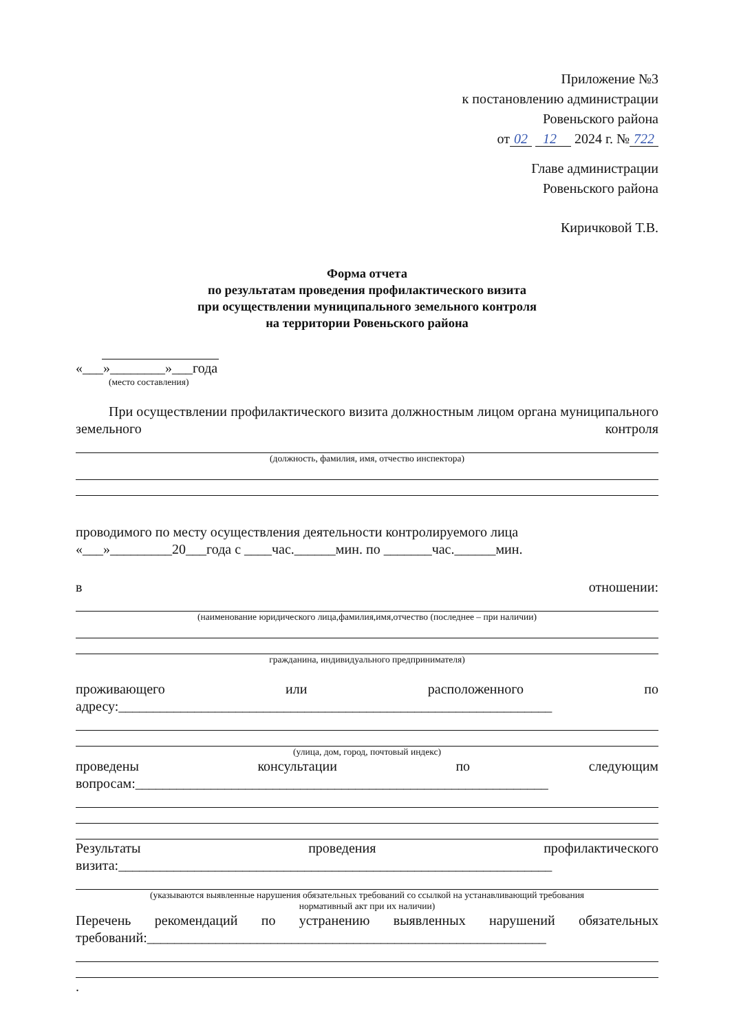Приложение №3
к постановлению администрации
Ровеньского района
от 02 12 2024 г. № 722
Главе администрации
Ровеньского района
Киричковой Т.В.
Форма отчета
по результатам проведения профилактического визита
при осуществлении муниципального земельного контроля
на территории Ровеньского района
«___»________»___года
(место составления)
При осуществлении профилактического визита должностным лицом органа муниципального земельного контроля
(должность, фамилия, имя, отчество инспектора)
проводимого по месту осуществления деятельности контролируемого лица
«___»_________20___года с ____час.______мин. по _______час.______мин.
в отношении:
(наименование юридического лица,фамилия,имя,отчество (последнее – при наличии)
гражданина, индивидуального предпринимателя)
проживающего или расположенного по
адресу:_______________________________________________________________
(улица, дом, город, почтовый индекс)
проведены консультации по следующим
вопросам:____________________________________________________________
Результаты проведения профилактического
визита:_______________________________________________________________
(указываются выявленные нарушения обязательных требований со ссылкой на устанавливающий требования
нормативный акт при их наличии)
Перечень рекомендаций по устранению выявленных нарушений обязательных
требований:__________________________________________________________
.